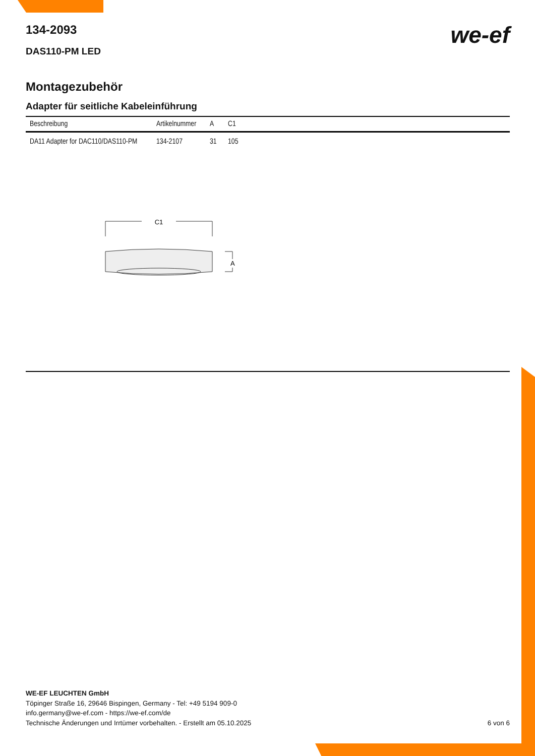we-ef
134-2093
DAS110-PM LED
Montagezubehör
Adapter für seitliche Kabeleinführung
| Beschreibung | Artikelnummer | A | C1 |
| --- | --- | --- | --- |
| DA11 Adapter for DAC110/DAS110-PM | 134-2107 | 31 | 105 |
C1
A
WE-EF LEUCHTEN GmbH
Töpinger Straße 16, 29646 Bispingen, Germany - Tel: +49 5194 909-0
info.germany@we-ef.com - https://we-ef.com/de
Technische Änderungen und Irrtümer vorbehalten. - Erstellt am 05.10.2025 6 von 6